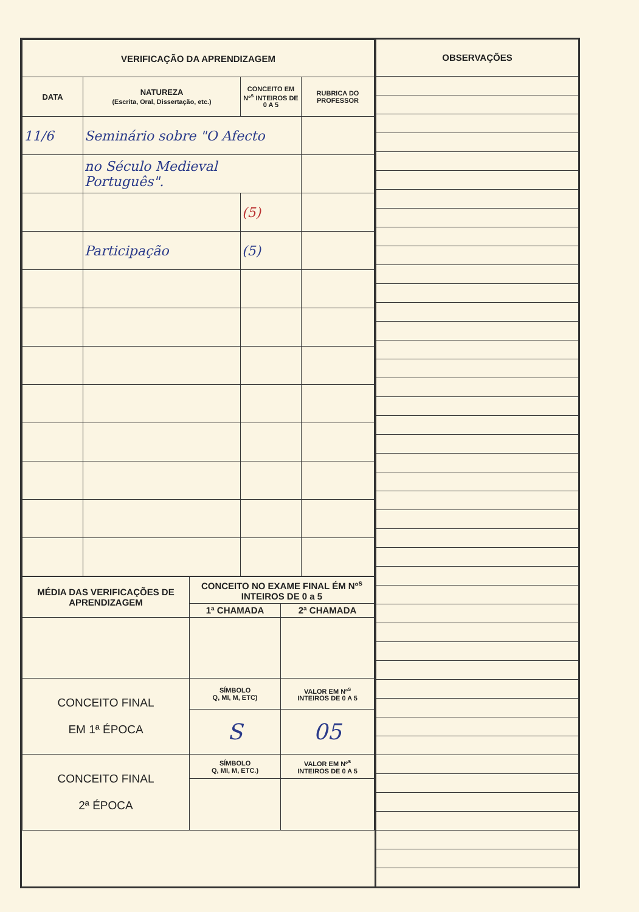| VERIFICAÇÃO DA APRENDIZAGEM | | | |
| --- | --- | --- | --- |
| DATA | NATUREZA (Escrita, Oral, Dissertação, etc.) | CONCEITO EM Nº<sup>s</sup> INTEIROS DE 0 A 5 | RUBRICA DO PROFESSOR |
| 11/6 | Seminário sobre "O Afecto | | |
| | no Século Medieval Português". | | |
| | | (5) | |
| | Participação | (5) | |
| MÉDIA DAS VERIFICAÇÕES DE APRENDIZAGEM | CONCEITO NO EXAME FINAL ÉM Nº<sup>s</sup> INTEIROS DE 0 a 5 | |
| --- | --- | --- |
| | 1ª CHAMADA | 2ª CHAMADA |
| CONCEITO FINAL EM 1ª ÉPOCA | SÍMBOLO Q, MI, M, ETC) | VALOR EM Nº<sup>s</sup> INTEIROS DE 0 A 5 |
| | S | 05 |
| CONCEITO FINAL 2ª ÉPOCA | SÍMBOLO Q, MI, M, ETC.) | VALOR EM Nº<sup>s</sup> INTEIROS DE 0 A 5 |
OBSERVAÇÕES